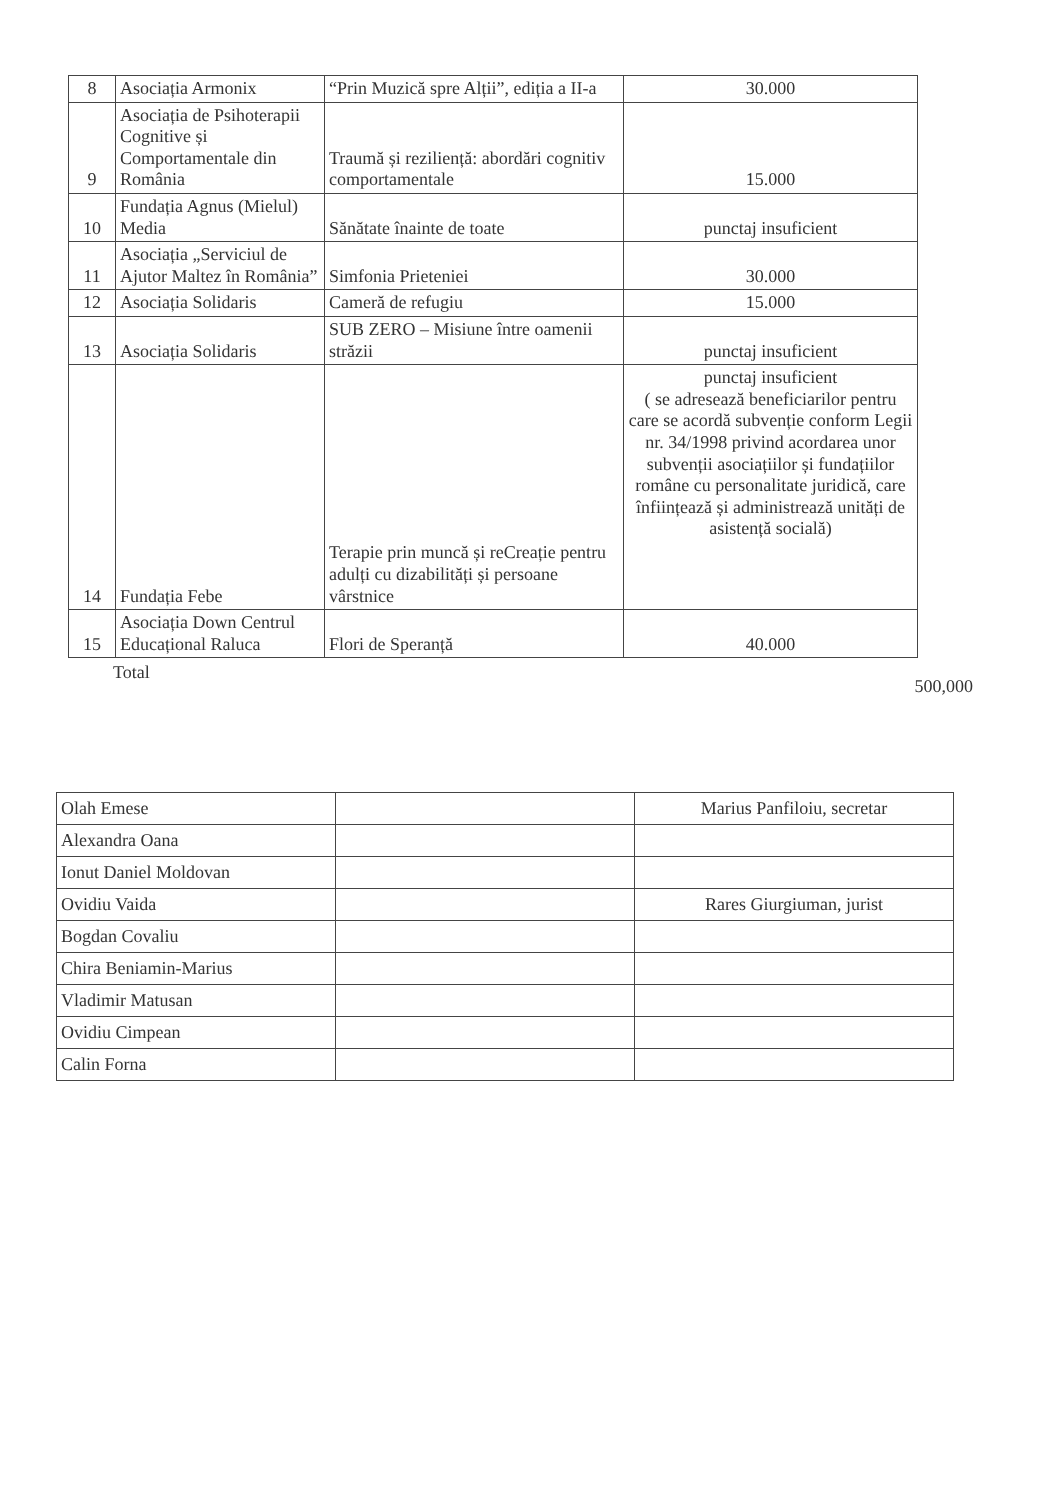| 8 | Asociația Armonix | “Prin Muzică spre Alții”, ediția a II-a | 30.000 |
| 9 | Asociația de Psihoterapii Cognitive și Comportamentale din România | Traumă și reziliență: abordări cognitiv comportamentale | 15.000 |
| 10 | Fundația Agnus (Mielul) Media | Sănătate înainte de toate | punctaj insuficient |
| 11 | Asociația „Serviciul de Ajutor Maltez în România” | Simfonia Prieteniei | 30.000 |
| 12 | Asociația Solidaris | Cameră de refugiu | 15.000 |
| 13 | Asociația Solidaris | SUB ZERO – Misiune între oamenii străzii | punctaj insuficient |
| 14 | Fundația Febe | Terapie prin muncă și reCreație pentru adulți cu dizabilități și persoane vârstnice | punctaj insuficient ( se adresează beneficiarilor pentru care se acordă subvenție conform Legii nr. 34/1998 privind acordarea unor subvenții asociațiilor și fundațiilor române cu personalitate juridică, care înființează și administrează unități de asistență socială) |
| 15 | Asociația Down Centrul Educațional Raluca | Flori de Speranță | 40.000 |
Total 500,000
| Olah Emese | | Marius Panfiloiu, secretar |
| Alexandra Oana | | |
| Ionut Daniel Moldovan | | |
| Ovidiu Vaida | | Rares Giurgiuman, jurist |
| Bogdan Covaliu | | |
| Chira Beniamin-Marius | | |
| Vladimir Matusan | | |
| Ovidiu Cimpean | | |
| Calin Forna | | |